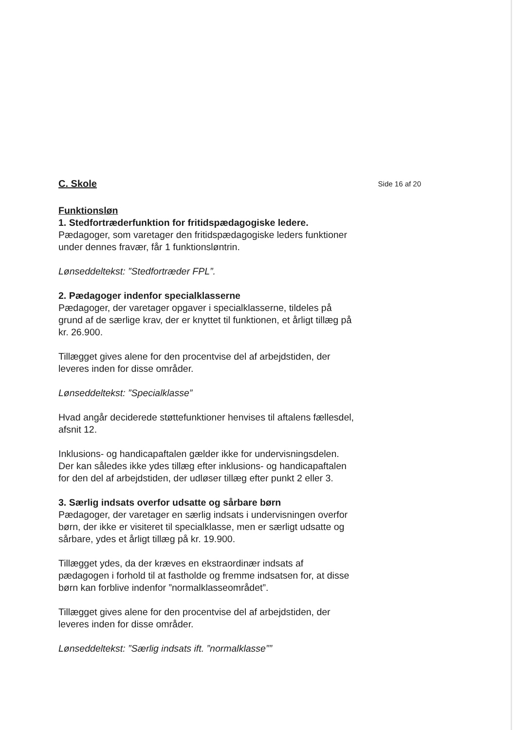C. Skole
Side 16 af 20
Funktionsløn
1. Stedfortræderfunktion for fritidspædagogiske ledere.
Pædagoger, som varetager den fritidspædagogiske leders funktioner under dennes fravær, får 1 funktionsløntrin.
Lønseddeltekst: ”Stedfortræder FPL”.
2. Pædagoger indenfor specialklasserne
Pædagoger, der varetager opgaver i specialklasserne, tildeles på grund af de særlige krav, der er knyttet til funktionen, et årligt tillæg på kr. 26.900.
Tillægget gives alene for den procentvise del af arbejdstiden, der leveres inden for disse områder.
Lønseddeltekst: ”Specialklasse”
Hvad angår deciderede støttefunktioner henvises til aftalens fællesdel, afsnit 12.
Inklusions- og handicapaftalen gælder ikke for undervisningsdelen. Der kan således ikke ydes tillæg efter inklusions- og handicapaftalen for den del af arbejdstiden, der udløser tillæg efter punkt 2 eller 3.
3. Særlig indsats overfor udsatte og sårbare børn
Pædagoger, der varetager en særlig indsats i undervisningen overfor børn, der ikke er visiteret til specialklasse, men er særligt udsatte og sårbare, ydes et årligt tillæg på kr. 19.900.
Tillægget ydes, da der kræves en ekstraordinær indsats af pædagogen i forhold til at fastholde og fremme indsatsen for, at disse børn kan forblive indenfor ”normalklasseområdet”.
Tillægget gives alene for den procentvise del af arbejdstiden, der leveres inden for disse områder.
Lønseddeltekst: ”Særlig indsats ift. ”normalklasse””